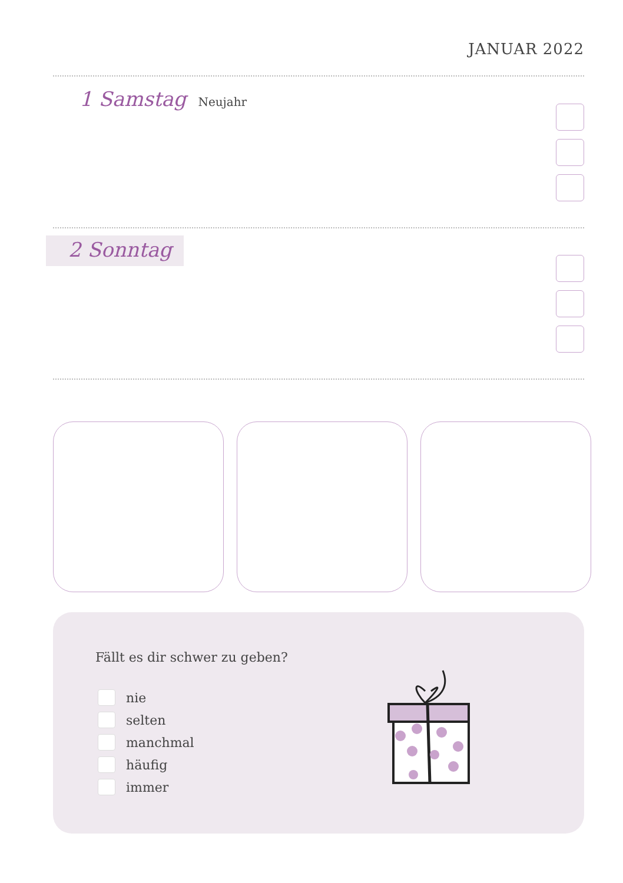JANUAR 2022
1 Samstag Neujahr
2 Sonntag
Fällt es dir schwer zu geben?
nie
selten
manchmal
häufig
immer